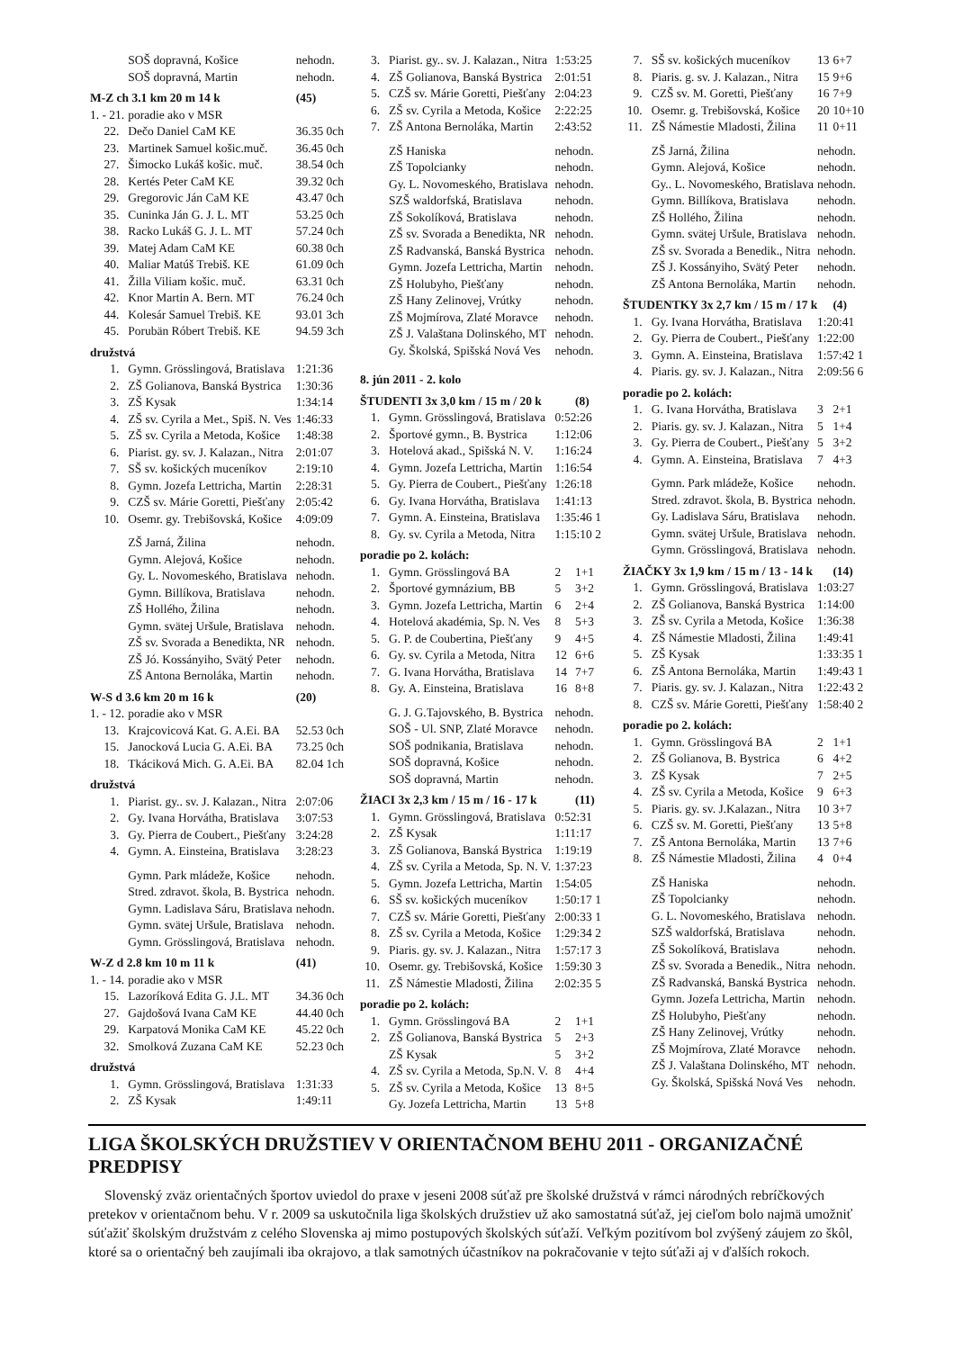| | SOŠ dopravná, Košice | nehodn. |
| | SOŠ dopravná, Martin | nehodn. |
| M-Z ch 3.1 km 20 m 14 k | | (45) |
| 1. - 21. | poradie ako v MSR | |
| 22. | Dečo Daniel CaM KE | 36.35 0ch |
| 23. | Martinek Samuel košic.muč. | 36.45 0ch |
| 27. | Šimocko Lukáš košic. muč. | 38.54 0ch |
| 28. | Kertés Peter CaM KE | 39.32 0ch |
| 29. | Gregorovic Ján CaM KE | 43.47 0ch |
| 35. | Cuninka Ján G. J. L. MT | 53.25 0ch |
| 38. | Racko Lukáš G. J. L. MT | 57.24 0ch |
| 39. | Matej Adam CaM KE | 60.38 0ch |
| 40. | Maliar Matúš Trebiš. KE | 61.09 0ch |
| 41. | Žilla Viliam košic. muč. | 63.31 0ch |
| 42. | Knor Martin A. Bern. MT | 76.24 0ch |
| 44. | Kolesár Samuel Trebiš. KE | 93.01 3ch |
| 45. | Porubän Róbert Trebiš. KE | 94.59 3ch |
| družstvá | | |
| 1. | Gymn. Grösslingová, Bratislava | 1:21:36 |
| 2. | ZŠ Golianova, Banská Bystrica | 1:30:36 |
| 3. | ZŠ Kysak | 1:34:14 |
| 4. | ZŠ sv. Cyrila a Met., Spiš. N. Ves | 1:46:33 |
| 5. | ZŠ sv. Cyrila a Metoda, Košice | 1:48:38 |
| 6. | Piarist. gy. sv. J. Kalazan., Nitra | 2:01:07 |
| 7. | SŠ sv. košických muceníkov | 2:19:10 |
| 8. | Gymn. Jozefa Lettricha, Martin | 2:28:31 |
| 9. | CZŠ sv. Márie Goretti, Piešťany | 2:05:42 |
| 10. | Osemr. gy. Trebišovská, Košice | 4:09:09 |
| | ZŠ Jarná, Žilina | nehodn. |
| | Gymn. Alejová, Košice | nehodn. |
| | Gy. L. Novomeského, Bratislava | nehodn. |
| | Gymn. Billíkova, Bratislava | nehodn. |
| | ZŠ Hollého, Žilina | nehodn. |
| | Gymn. svätej Uršule, Bratislava | nehodn. |
| | ZŠ sv. Svorada a Benedikta, NR | nehodn. |
| | ZŠ Jó. Kossányiho, Svätý Peter | nehodn. |
| | ZŠ Antona Bernoláka, Martin | nehodn. |
| W-S d 3.6 km 20 m 16 k | | (20) |
| 1. - 12. | poradie ako v MSR | |
| 13. | Krajcovicová Kat. G. A.Ei. BA | 52.53 0ch |
| 15. | Janocková Lucia G. A.Ei. BA | 73.25 0ch |
| 18. | Tkáciková Mich. G. A.Ei. BA | 82.04 1ch |
| družstvá | | |
| 1. | Piarist. gy.. sv. J. Kalazan., Nitra | 2:07:06 |
| 2. | Gy. Ivana Horvátha, Bratislava | 3:07:53 |
| 3. | Gy. Pierra de Coubert., Piešťany | 3:24:28 |
| 4. | Gymn. A. Einsteina, Bratislava | 3:28:23 |
| | Gymn. Park mládeže, Košice | nehodn. |
| | Stred. zdravot. škola, B. Bystrica | nehodn. |
| | Gymn. Ladislava Sáru, Bratislava | nehodn. |
| | Gymn. svätej Uršule, Bratislava | nehodn. |
| | Gymn. Grösslingová, Bratislava | nehodn. |
| W-Z d 2.8 km 10 m 11 k | | (41) |
| 1. - 14. | poradie ako v MSR | |
| 15. | Lazoríková Edita G. J.L. MT | 34.36 0ch |
| 27. | Gajdošová Ivana CaM KE | 44.40 0ch |
| 29. | Karpatová Monika CaM KE | 45.22 0ch |
| 32. | Smolková Zuzana CaM KE | 52.23 0ch |
| družstvá | | |
| 1. | Gymn. Grösslingová, Bratislava | 1:31:33 |
| 2. | ZŠ Kysak | 1:49:11 |
| 3. | Piarist. gy.. sv. J. Kalazan., Nitra | 1:53:25 | |
| 4. | ZŠ Golianova, Banská Bystrica | 2:01:51 | |
| 5. | CZŠ sv. Márie Goretti, Piešťany | 2:04:23 | |
| 6. | ZŠ sv. Cyrila a Metoda, Košice | 2:22:25 | |
| 7. | ZŠ Antona Bernoláka, Martin | 2:43:52 | |
| | ZŠ Haniska | nehodn. | |
| | ZŠ Topolcianky | nehodn. | |
| | Gy. L. Novomeského, Bratislava | nehodn. | |
| | SZŠ waldorfská, Bratislava | nehodn. | |
| | ZŠ Sokolíková, Bratislava | nehodn. | |
| | ZŠ sv. Svorada a Benedikta, NR | nehodn. | |
| | ZŠ Radvanská, Banská Bystrica | nehodn. | |
| | Gymn. Jozefa Lettricha, Martin | nehodn. | |
| | ZŠ Holubyho, Piešťany | nehodn. | |
| | ZŠ Hany Zelinovej, Vrútky | nehodn. | |
| | ZŠ Mojmírova, Zlaté Moravce | nehodn. | |
| | ZŠ J. Valaštana Dolinského, MT | nehodn. | |
| | Gy. Školská, Spišská Nová Ves | nehodn. | |
| 8. jún 2011 - 2. kolo | | | |
| ŠTUDENTI 3x 3,0 km / 15 m / 20 k | | | (8) |
| 1. | Gymn. Grösslingová, Bratislava | 0:52:26 | |
| 2. | Športové gymn., B. Bystrica | 1:12:06 | |
| 3. | Hotelová akad., Spišská N. V. | 1:16:24 | |
| 4. | Gymn. Jozefa Lettricha, Martin | 1:16:54 | |
| 5. | Gy. Pierra de Coubert., Piešťany | 1:26:18 | |
| 6. | Gy. Ivana Horvátha, Bratislava | 1:41:13 | |
| 7. | Gymn. A. Einsteina, Bratislava | 1:35:46 1 | |
| 8. | Gy. sv. Cyrila a Metoda, Nitra | 1:15:10 2 | |
| poradie po 2. kolách: | | | |
| 1. | Gymn. Grösslingová BA | 2 | 1+1 |
| 2. | Športové gymnázium, BB | 5 | 3+2 |
| 3. | Gymn. Jozefa Lettricha, Martin | 6 | 2+4 |
| 4. | Hotelová akadémia, Sp. N. Ves | 8 | 5+3 |
| 5. | G. P. de Coubertina, Piešťany | 9 | 4+5 |
| 6. | Gy. sv. Cyrila a Metoda, Nitra | 12 | 6+6 |
| 7. | G. Ivana Horvátha, Bratislava | 14 | 7+7 |
| 8. | Gy. A. Einsteina, Bratislava | 16 | 8+8 |
| | G. J. G.Tajovského, B. Bystrica | nehodn. | |
| | SOŠ - Ul. SNP, Zlaté Moravce | nehodn. | |
| | SOŠ podnikania, Bratislava | nehodn. | |
| | SOŠ dopravná, Košice | nehodn. | |
| | SOŠ dopravná, Martin | nehodn. | |
| ŽIACI 3x 2,3 km / 15 m / 16 - 17 k | | | (11) |
| 1. | Gymn. Grösslingová, Bratislava | 0:52:31 | |
| 2. | ZŠ Kysak | 1:11:17 | |
| 3. | ZŠ Golianova, Banská Bystrica | 1:19:19 | |
| 4. | ZŠ sv. Cyrila a Metoda, Sp. N. V. | 1:37:23 | |
| 5. | Gymn. Jozefa Lettricha, Martin | 1:54:05 | |
| 6. | SŠ sv. košických muceníkov | 1:50:17 1 | |
| 7. | CZŠ sv. Márie Goretti, Piešťany | 2:00:33 1 | |
| 8. | ZŠ sv. Cyrila a Metoda, Košice | 1:29:34 2 | |
| 9. | Piaris. gy. sv. J. Kalazan., Nitra | 1:57:17 3 | |
| 10. | Osemr. gy. Trebišovská, Košice | 1:59:30 3 | |
| 11. | ZŠ Námestie Mladosti, Žilina | 2:02:35 5 | |
| poradie po 2. kolách: | | | |
| 1. | Gymn. Grösslingová BA | 2 | 1+1 |
| 2. | ZŠ Golianova, Banská Bystrica | 5 | 2+3 |
| | ZŠ Kysak | 5 | 3+2 |
| 4. | ZŠ sv. Cyrila a Metoda, Sp.N. V. | 8 | 4+4 |
| 5. | ZŠ sv. Cyrila a Metoda, Košice | 13 | 8+5 |
| | Gy. Jozefa Lettricha, Martin | 13 | 5+8 |
| 7. | SŠ sv. košických muceníkov | 13 | 6+7 |
| 8. | Piaris. g. sv. J. Kalazan., Nitra | 15 | 9+6 |
| 9. | CZŠ sv. M. Goretti, Piešťany | 16 | 7+9 |
| 10. | Osemr. g. Trebišovská, Košice | 20 | 10+10 |
| 11. | ZŠ Námestie Mladosti, Žilina | 11 | 0+11 |
| | ZŠ Jarná, Žilina | nehodn. | |
| | Gymn. Alejová, Košice | nehodn. | |
| | Gy.. L. Novomeského, Bratislava | nehodn. | |
| | Gymn. Billíkova, Bratislava | nehodn. | |
| | ZŠ Hollého, Žilina | nehodn. | |
| | Gymn. svätej Uršule, Bratislava | nehodn. | |
| | ZŠ sv. Svorada a Benedik., Nitra | nehodn. | |
| | ZŠ J. Kossányiho, Svätý Peter | nehodn. | |
| | ZŠ Antona Bernoláka, Martin | nehodn. | |
| ŠTUDENTKY 3x 2,7 km / 15 m / 17 k | | | (4) |
| 1. | Gy. Ivana Horvátha, Bratislava | 1:20:41 | |
| 2. | Gy. Pierra de Coubert., Piešťany | 1:22:00 | |
| 3. | Gymn. A. Einsteina, Bratislava | 1:57:42 1 | |
| 4. | Piaris. gy. sv. J. Kalazan., Nitra | 2:09:56 6 | |
| poradie po 2. kolách: | | | |
| 1. | G. Ivana Horvátha, Bratislava | 3 | 2+1 |
| 2. | Piaris. gy. sv. J. Kalazan., Nitra | 5 | 1+4 |
| 3. | Gy. Pierra de Coubert., Piešťany | 5 | 3+2 |
| 4. | Gymn. A. Einsteina, Bratislava | 7 | 4+3 |
| | Gymn. Park mládeže, Košice | nehodn. | |
| | Stred. zdravot. škola, B. Bystrica | nehodn. | |
| | Gy. Ladislava Sáru, Bratislava | nehodn. | |
| | Gymn. svätej Uršule, Bratislava | nehodn. | |
| | Gymn. Grösslingová, Bratislava | nehodn. | |
| ŽIAČKY 3x 1,9 km / 15 m / 13 - 14 k | | | (14) |
| 1. | Gymn. Grösslingová, Bratislava | 1:03:27 | |
| 2. | ZŠ Golianova, Banská Bystrica | 1:14:00 | |
| 3. | ZŠ sv. Cyrila a Metoda, Košice | 1:36:38 | |
| 4. | ZŠ Námestie Mladosti, Žilina | 1:49:41 | |
| 5. | ZŠ Kysak | 1:33:35 1 | |
| 6. | ZŠ Antona Bernoláka, Martin | 1:49:43 1 | |
| 7. | Piaris. gy. sv. J. Kalazan., Nitra | 1:22:43 2 | |
| 8. | CZŠ sv. Márie Goretti, Piešťany | 1:58:40 2 | |
| poradie po 2. kolách: | | | |
| 1. | Gymn. Grösslingová BA | 2 | 1+1 |
| 2. | ZŠ Golianova, B. Bystrica | 6 | 4+2 |
| 3. | ZŠ Kysak | 7 | 2+5 |
| 4. | ZŠ sv. Cyrila a Metoda, Košice | 9 | 6+3 |
| 5. | Piaris. gy. sv. J.Kalazan., Nitra | 10 | 3+7 |
| 6. | CZŠ sv. M. Goretti, Piešťany | 13 | 5+8 |
| 7. | ZŠ Antona Bernoláka, Martin | 13 | 7+6 |
| 8. | ZŠ Námestie Mladosti, Žilina | 4 | 0+4 |
| | ZŠ Haniska | nehodn. | |
| | ZŠ Topolcianky | nehodn. | |
| | G. L. Novomeského, Bratislava | nehodn. | |
| | SZŠ waldorfská, Bratislava | nehodn. | |
| | ZŠ Sokolíková, Bratislava | nehodn. | |
| | ZŠ sv. Svorada a Benedik., Nitra | nehodn. | |
| | ZŠ Radvanská, Banská Bystrica | nehodn. | |
| | Gymn. Jozefa Lettricha, Martin | nehodn. | |
| | ZŠ Holubyho, Piešťany | nehodn. | |
| | ZŠ Hany Zelinovej, Vrútky | nehodn. | |
| | ZŠ Mojmírova, Zlaté Moravce | nehodn. | |
| | ZŠ J. Valaštana Dolinského, MT | nehodn. | |
| | Gy. Školská, Spišská Nová Ves | nehodn. | |
LIGA ŠKOLSKÝCH DRUŽSTIEV V ORIENTAČNOM BEHU 2011 - ORGANIZAČNÉ PREDPISY
Slovenský zväz orientačných športov uviedol do praxe v jeseni 2008 súťaž pre školské družstvá v rámci národných rebríčkových pretekov v orientačnom behu. V r. 2009 sa uskutočnila liga školských družstiev už ako samostatná súťaž, jej cieľom bolo najmä umožniť súťažiť školským družstvám z celého Slovenska aj mimo postupových školských súťaží. Veľkým pozitívom bol zvýšený záujem zo škôl, ktoré sa o orientačný beh zaujímali iba okrajovo, a tlak samotných účastníkov na pokračovanie v tejto súťaži aj v ďalších rokoch.